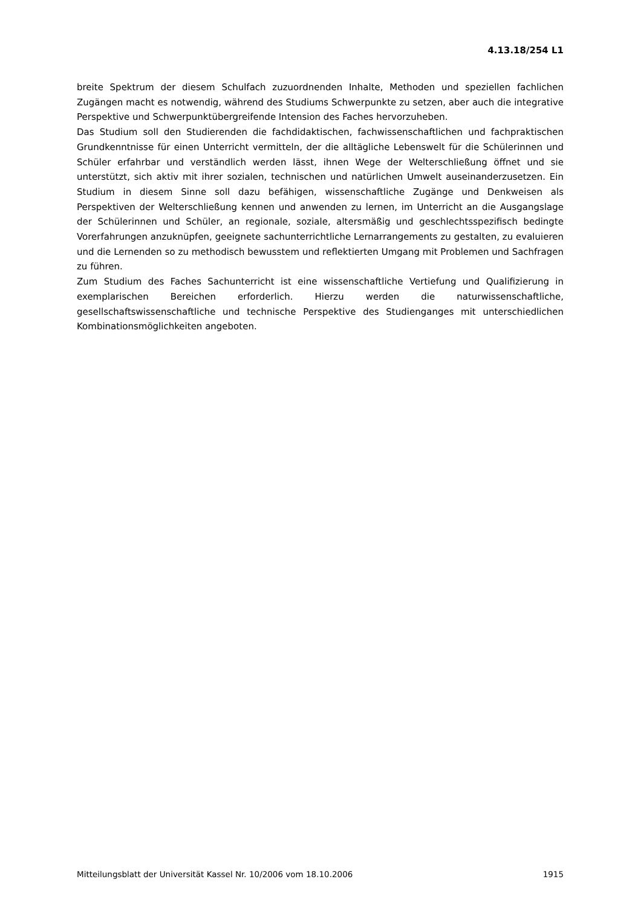4.13.18/254 L1
breite Spektrum der diesem Schulfach zuzuordnenden Inhalte, Methoden und speziellen fachlichen Zugängen macht es notwendig, während des Studiums Schwerpunkte zu setzen, aber auch die integrative Perspektive und Schwerpunktübergreifende Intension des Faches hervorzuheben.
Das Studium soll den Studierenden die fachdidaktischen, fachwissenschaftlichen und fachpraktischen Grundkenntnisse für einen Unterricht vermitteln, der die alltägliche Lebenswelt für die Schülerinnen und Schüler erfahrbar und verständlich werden lässt, ihnen Wege der Welterschließung öffnet und sie unterstützt, sich aktiv mit ihrer sozialen, technischen und natürlichen Umwelt auseinanderzusetzen. Ein Studium in diesem Sinne soll dazu befähigen, wissenschaftliche Zugänge und Denkweisen als Perspektiven der Welterschließung kennen und anwenden zu lernen, im Unterricht an die Ausgangslage der Schülerinnen und Schüler, an regionale, soziale, altersmäßig und geschlechtsspezifisch bedingte Vorerfahrungen anzuknüpfen, geeignete sachunterrichtliche Lernarrangements zu gestalten, zu evaluieren und die Lernenden so zu methodisch bewusstem und reflektierten Umgang mit Problemen und Sachfragen zu führen.
Zum Studium des Faches Sachunterricht ist eine wissenschaftliche Vertiefung und Qualifizierung in exemplarischen Bereichen erforderlich. Hierzu werden die naturwissenschaftliche, gesellschaftswissenschaftliche und technische Perspektive des Studienganges mit unterschiedlichen Kombinationsmöglichkeiten angeboten.
Mitteilungsblatt der Universität Kassel Nr. 10/2006 vom 18.10.2006 1915